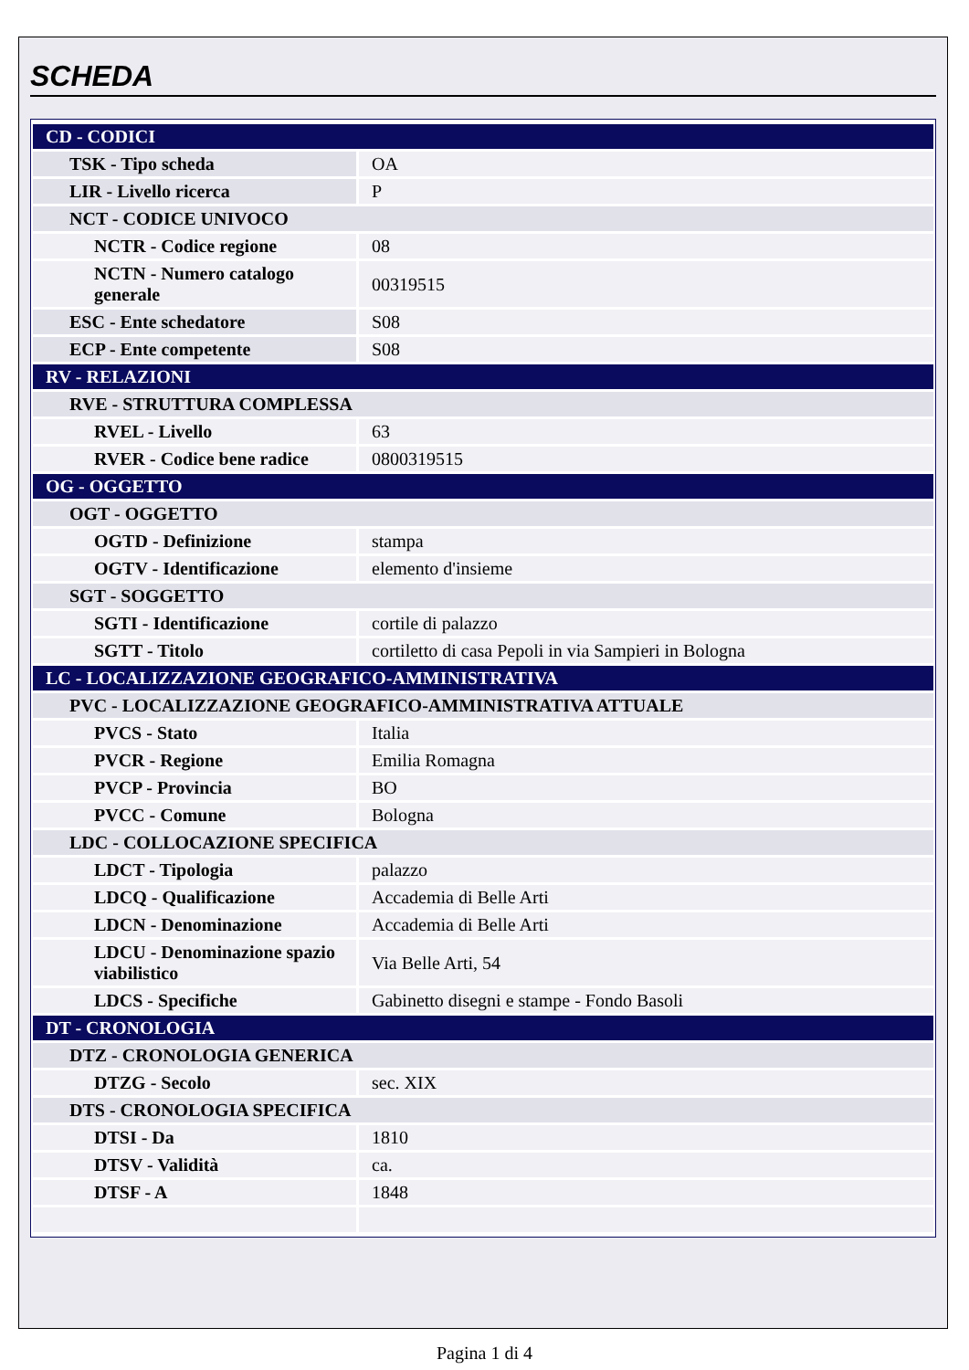SCHEDA
| CD - CODICI | |
| TSK - Tipo scheda | OA |
| LIR - Livello ricerca | P |
| NCT - CODICE UNIVOCO | |
| NCTR - Codice regione | 08 |
| NCTN - Numero catalogo generale | 00319515 |
| ESC - Ente schedatore | S08 |
| ECP - Ente competente | S08 |
| RV - RELAZIONI | |
| RVE - STRUTTURA COMPLESSA | |
| RVEL - Livello | 63 |
| RVER - Codice bene radice | 0800319515 |
| OG - OGGETTO | |
| OGT - OGGETTO | |
| OGTD - Definizione | stampa |
| OGTV - Identificazione | elemento d'insieme |
| SGT - SOGGETTO | |
| SGTI - Identificazione | cortile di palazzo |
| SGTT - Titolo | cortiletto di casa Pepoli in via Sampieri in Bologna |
| LC - LOCALIZZAZIONE GEOGRAFICO-AMMINISTRATIVA | |
| PVC - LOCALIZZAZIONE GEOGRAFICO-AMMINISTRATIVA ATTUALE | |
| PVCS - Stato | Italia |
| PVCR - Regione | Emilia Romagna |
| PVCP - Provincia | BO |
| PVCC - Comune | Bologna |
| LDC - COLLOCAZIONE SPECIFICA | |
| LDCT - Tipologia | palazzo |
| LDCQ - Qualificazione | Accademia di Belle Arti |
| LDCN - Denominazione | Accademia di Belle Arti |
| LDCU - Denominazione spazio viabilistico | Via Belle Arti, 54 |
| LDCS - Specifiche | Gabinetto disegni e stampe - Fondo Basoli |
| DT - CRONOLOGIA | |
| DTZ - CRONOLOGIA GENERICA | |
| DTZG - Secolo | sec. XIX |
| DTS - CRONOLOGIA SPECIFICA | |
| DTSI - Da | 1810 |
| DTSV - Validità | ca. |
| DTSF - A | 1848 |
Pagina 1 di 4